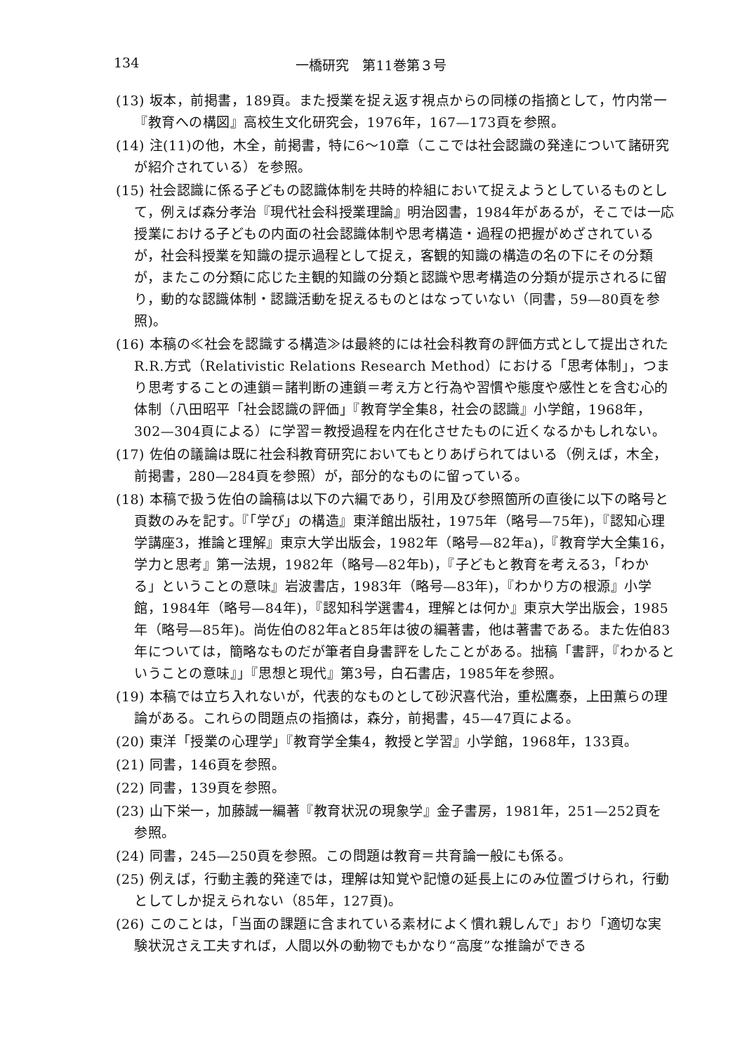134
一橋研究　第11巻第３号
(13) 坂本，前掲書，189頁。また授業を捉え返す視点からの同様の指摘として，竹内常一『教育への構図』高校生文化研究会，1976年，167—173頁を参照。
(14) 注(11)の他，木全，前掲書，特に6〜10章（ここでは社会認識の発達について諸研究が紹介されている）を参照。
(15) 社会認識に係る子どもの認識体制を共時的枠組において捉えようとしているものとして，例えば森分孝治『現代社会科授業理論』明治図書，1984年があるが，そこでは一応授業における子どもの内面の社会認識体制や思考構造・過程の把握がめざされているが，社会科授業を知識の提示過程として捉え，客観的知識の構造の名の下にその分類が，またこの分類に応じた主観的知識の分類と認識や思考構造の分類が提示されるに留り，動的な認識体制・認識活動を捉えるものとはなっていない（同書，59—80頁を参照)。
(16) 本稿の≪社会を認識する構造≫は最終的には社会科教育の評価方式として提出されたR.R.方式（Relativistic Relations Research Method）における「思考体制」，つまり思考することの連鎖＝諸判断の連鎖＝考え方と行為や習慣や態度や感性とを含む心的体制（八田昭平「社会認識の評価」『教育学全集8，社会の認識』小学館，1968年，302—304頁による）に学習＝教授過程を内在化させたものに近くなるかもしれない。
(17) 佐伯の議論は既に社会科教育研究においてもとりあげられてはいる（例えば，木全，前掲書，280—284頁を参照）が，部分的なものに留っている。
(18) 本稿で扱う佐伯の論稿は以下の六編であり，引用及び参照箇所の直後に以下の略号と頁数のみを記す。『「学び」の構造』東洋館出版社，1975年（略号—75年)，『認知心理学講座3，推論と理解』東京大学出版会，1982年（略号—82年a)，『教育学大全集16，学力と思考』第一法規，1982年（略号—82年b)，『子どもと教育を考える3，「わかる」ということの意味』岩波書店，1983年（略号—83年)，『わかり方の根源』小学館，1984年（略号—84年)，『認知科学選書4，理解とは何か』東京大学出版会，1985年（略号—85年)。尚佐伯の82年aと85年は彼の編著書，他は著書である。また佐伯83年については，簡略なものだが筆者自身書評をしたことがある。拙稿「書評，『わかるということの意味』」『思想と現代』第3号，白石書店，1985年を参照。
(19) 本稿では立ち入れないが，代表的なものとして砂沢喜代治，重松鷹泰，上田薫らの理論がある。これらの問題点の指摘は，森分，前掲書，45—47頁による。
(20) 東洋「授業の心理学」『教育学全集4，教授と学習』小学館，1968年，133頁。
(21) 同書，146頁を参照。
(22) 同書，139頁を参照。
(23) 山下栄一，加藤誠一編著『教育状況の現象学』金子書房，1981年，251—252頁を参照。
(24) 同書，245—250頁を参照。この問題は教育＝共育論一般にも係る。
(25) 例えば，行動主義的発達では，理解は知覚や記憶の延長上にのみ位置づけられ，行動としてしか捉えられない（85年，127頁)。
(26) このことは，「当面の課題に含まれている素材によく慣れ親しんで」おり「適切な実験状況さえ工夫すれば，人間以外の動物でもかなり“高度”な推論ができる